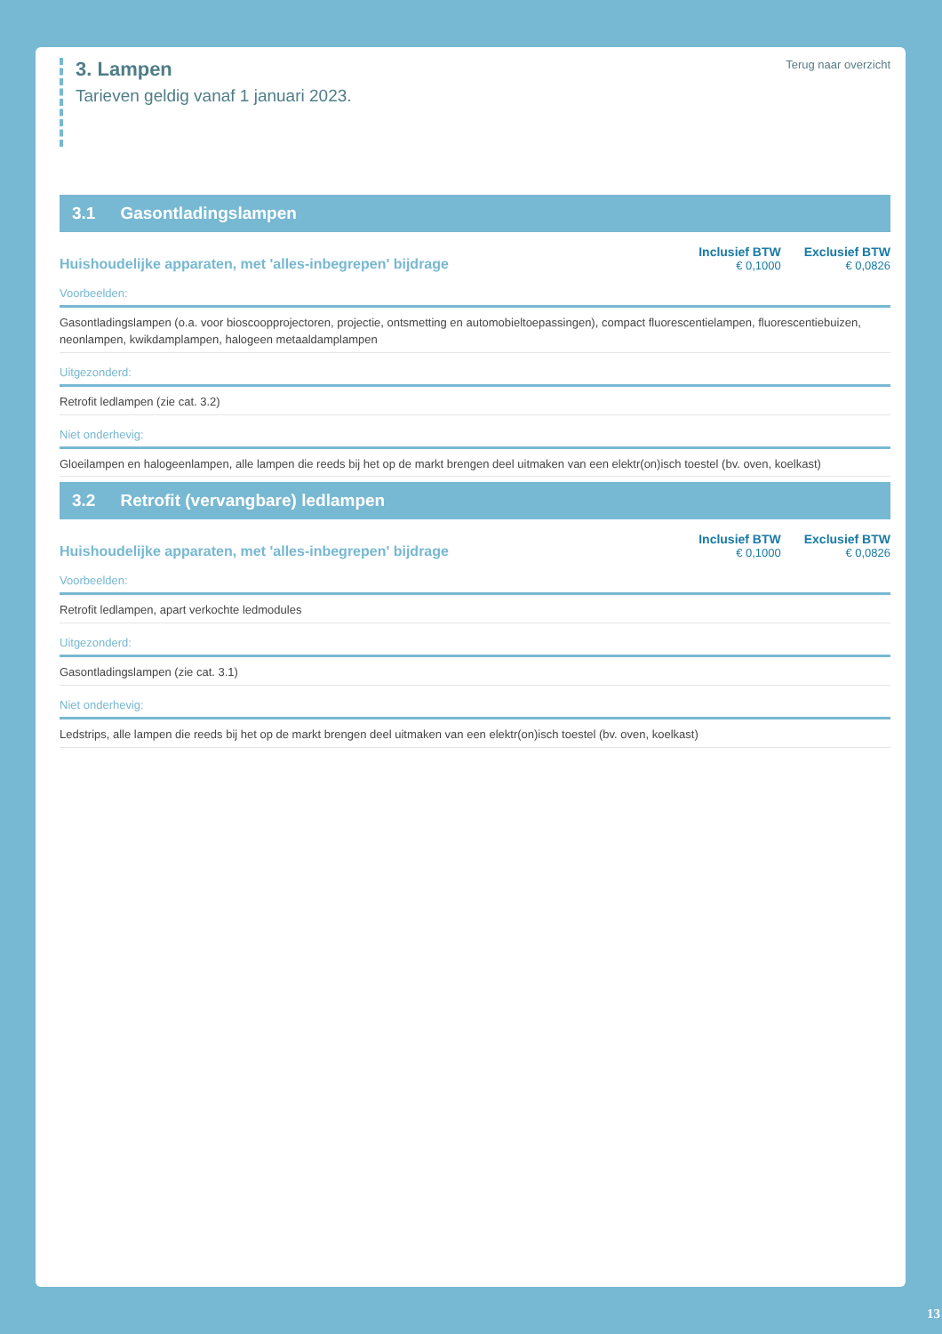3. Lampen
Tarieven geldig vanaf 1 januari 2023.
Terug naar overzicht
3.1 Gasontladingslampen
Huishoudelijke apparaten, met 'alles-inbegrepen' bijdrage
Inclusief BTW
€ 0,1000
Exclusief BTW
€ 0,0826
Voorbeelden:
Gasontladingslampen (o.a. voor bioscoopprojectoren, projectie, ontsmetting en automobieltoepassingen), compact fluorescentielampen, fluorescentiebuizen, neonlampen, kwikdamplampen, halogeen metaaldamplampen
Uitgezonderd:
Retrofit ledlampen (zie cat. 3.2)
Niet onderhevig:
Gloeilampen en halogeenlampen, alle lampen die reeds bij het op de markt brengen deel uitmaken van een elektr(on)isch toestel (bv. oven, koelkast)
3.2 Retrofit (vervangbare) ledlampen
Huishoudelijke apparaten, met 'alles-inbegrepen' bijdrage
Inclusief BTW
€ 0,1000
Exclusief BTW
€ 0,0826
Voorbeelden:
Retrofit ledlampen, apart verkochte ledmodules
Uitgezonderd:
Gasontladingslampen (zie cat. 3.1)
Niet onderhevig:
Ledstrips, alle lampen die reeds bij het op de markt brengen deel uitmaken van een elektr(on)isch toestel (bv. oven, koelkast)
13